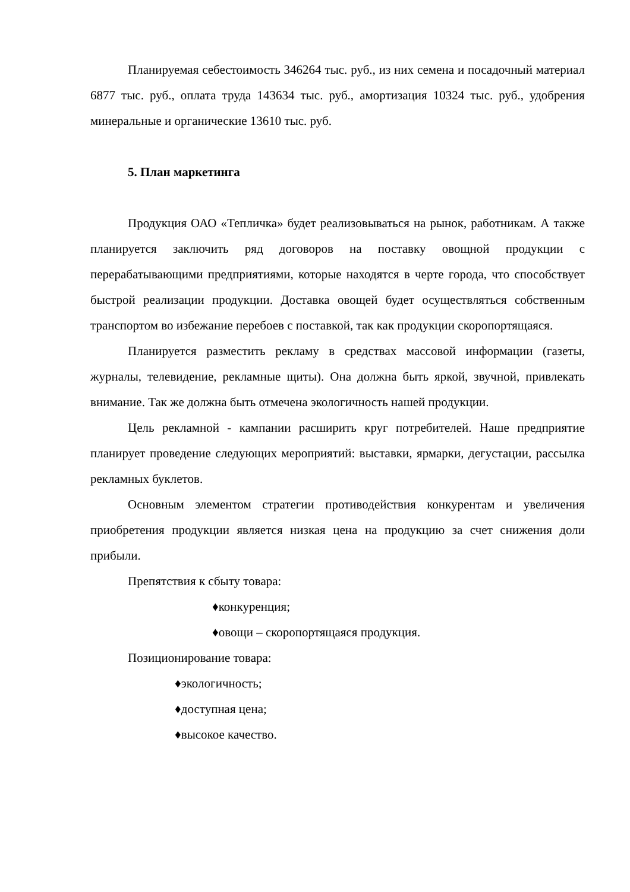Планируемая себестоимость 346264 тыс. руб., из них семена и посадочный материал 6877 тыс. руб., оплата труда 143634 тыс. руб., амортизация 10324 тыс. руб., удобрения минеральные и органические 13610 тыс. руб.
5. План маркетинга
Продукция ОАО «Тепличка» будет реализовываться на рынок, работникам. А также планируется заключить ряд договоров на поставку овощной продукции с перерабатывающими предприятиями, которые находятся в черте города, что способствует быстрой реализации продукции. Доставка овощей будет осуществляться собственным транспортом во избежание перебоев с поставкой, так как продукции скоропортящаяся.
Планируется разместить рекламу в средствах массовой информации (газеты, журналы, телевидение, рекламные щиты). Она должна быть яркой, звучной, привлекать внимание. Так же должна быть отмечена экологичность нашей продукции.
Цель рекламной - кампании расширить круг потребителей. Наше предприятие планирует проведение следующих мероприятий: выставки, ярмарки, дегустации, рассылка рекламных буклетов.
Основным элементом стратегии противодействия конкурентам и увеличения приобретения продукции является низкая цена на продукцию за счет снижения доли прибыли.
Препятствия к сбыту товара:
♦конкуренция;
♦овощи – скоропортящаяся продукция.
Позиционирование товара:
♦экологичность;
♦доступная цена;
♦высокое качество.